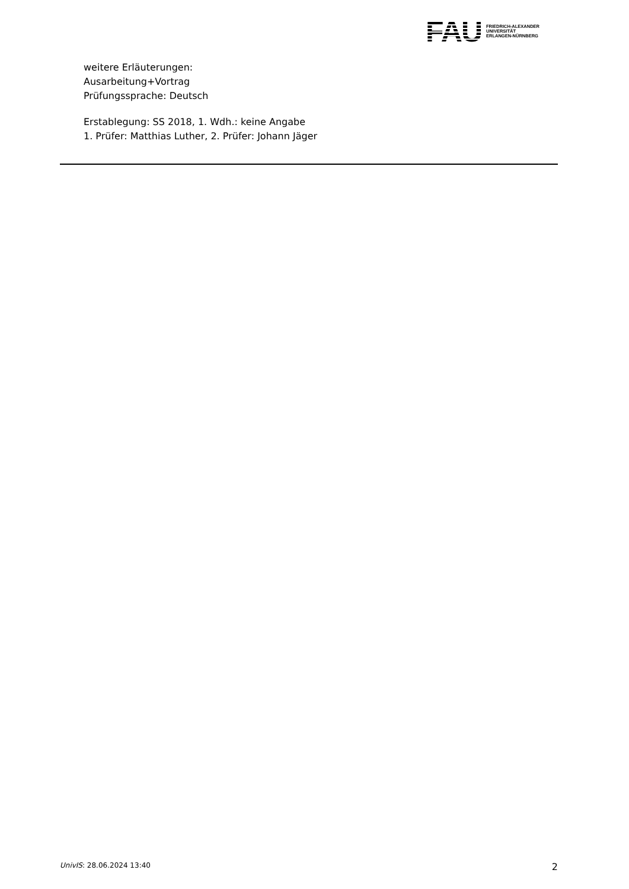FAU
FRIEDRICH-ALEXANDER
UNIVERSITÄT
ERLANGEN-NÜRNBERG
weitere Erläuterungen:
Ausarbeitung+Vortrag
Prüfungssprache: Deutsch
Erstablegung: SS 2018, 1. Wdh.: keine Angabe
1. Prüfer: Matthias Luther, 2. Prüfer: Johann Jäger
UnivIS: 28.06.2024 13:40 2